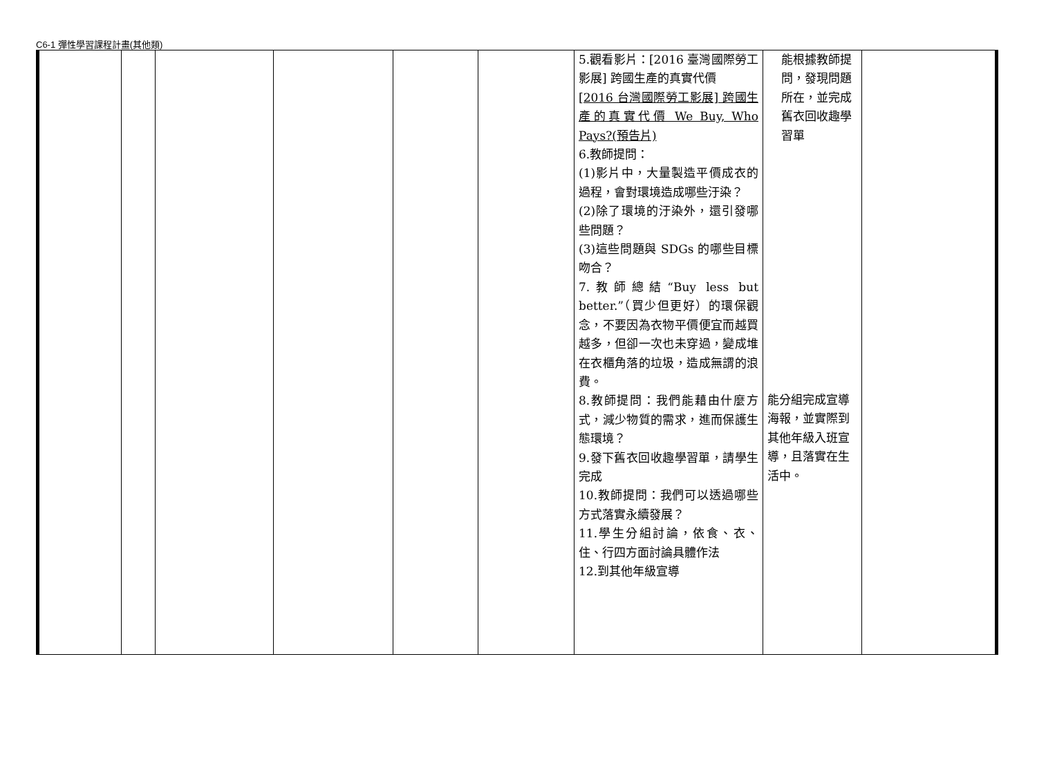C6-1 彈性學習課程計畫(其他類)
| | | | | | | 5.觀看影片：[2016 臺灣國際勞工影展] 跨國生產的真實代價 [2016 台灣國際勞工影展] 跨國生產的真實代價 We Buy, Who Pays?(預告片) 6.教師提問： (1)影片中，大量製造平價成衣的過程，會對環境造成哪些汙染？ (2)除了環境的汙染外，還引發哪些問題？ (3)這些問題與 SDGs 的哪些目標吻合？ 7.教師總結“Buy less but better.”（買少但更好）的環保觀念，不要因為衣物平價便宜而越買越多，但卻一次也未穿過，變成堆在衣櫃角落的垃圾，造成無謂的浪費。 8.教師提問：我們能藉由什麼方式，減少物質的需求，進而保護生態環境？ 9.發下舊衣回收趣學習單，請學生完成 10.教師提問：我們可以透過哪些方式落實永續發展？ 11.學生分組討論，依食、衣、住、行四方面討論具體作法 12.到其他年級宣導 | 能根據教師提問，發現問題所在，並完成舊衣回收趣學習單 能分組完成宣導海報，並實際到其他年級入班宣導，且落實在生活中。 | |